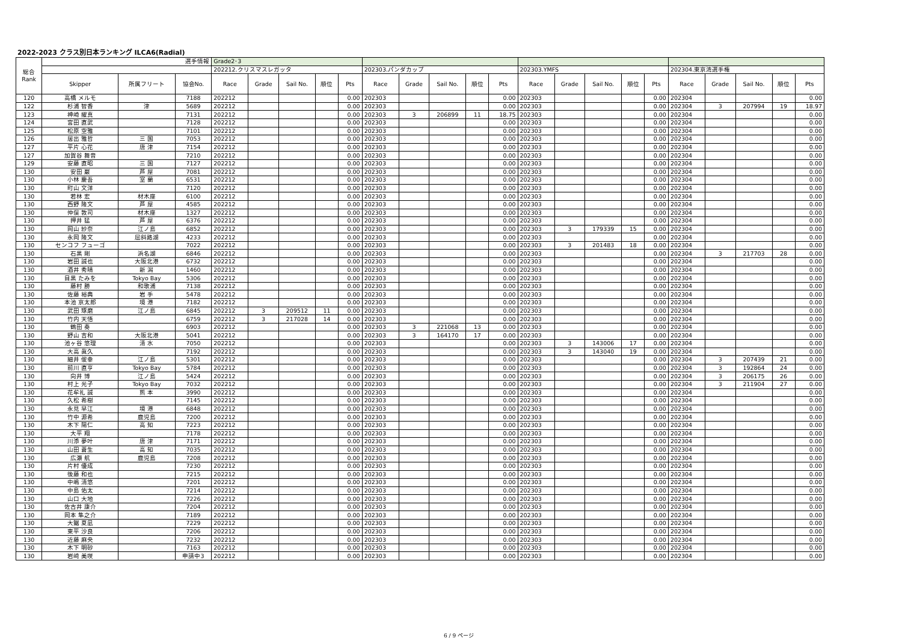2022-2023 クラス別日本ランキング ILCA6(Radial)
| 総合 Rank | 選手情報 | | | Grade2･3 | | | | | | | | | | | | | | | | | | | |
| --- | --- | --- | --- | --- | --- | --- | --- | --- | --- | --- | --- | --- | --- | --- | --- | --- | --- | --- | --- | --- | --- | --- | --- |
| | | | | 202212.クリスマスレガッタ | | | | | 202303.パンダカップ | | | | | 202303.YMFS | | | | | 202304.東京湾選手権 | | | | |
| | Skipper | 所属フリート | 協会No. | Race | Grade | Sail No. | 順位 | Pts | Race | Grade | Sail No. | 順位 | Pts | Race | Grade | Sail No. | 順位 | Pts | Race | Grade | Sail No. | 順位 | Pts |
| 120 | 高橋 メルモ | | 7188 | 202212 | | | | 0.00 | 202303 | | | | 0.00 | 202303 | | | | 0.00 | 202304 | | | | 0.00 |
| 122 | 杉浦 智香 | 津 | 5689 | 202212 | | | | 0.00 | 202303 | | | | 0.00 | 202303 | | | | 0.00 | 202304 | 3 | 207994 | 19 | 18.97 |
| 123 | 神崎 擢真 | | 7131 | 202212 | | | | 0.00 | 202303 | 3 | 206899 | 11 | 18.75 | 202303 | | | | 0.00 | 202304 | | | | 0.00 |
| 124 | 宮田 直武 | | 7128 | 202212 | | | | 0.00 | 202303 | | | | 0.00 | 202303 | | | | 0.00 | 202304 | | | | 0.00 |
| 125 | 松原 空雅 | | 7101 | 202212 | | | | 0.00 | 202303 | | | | 0.00 | 202303 | | | | 0.00 | 202304 | | | | 0.00 |
| 126 | 居出 雅哲 | 三 国 | 7053 | 202212 | | | | 0.00 | 202303 | | | | 0.00 | 202303 | | | | 0.00 | 202304 | | | | 0.00 |
| 127 | 平片 心花 | 唐 津 | 7154 | 202212 | | | | 0.00 | 202303 | | | | 0.00 | 202303 | | | | 0.00 | 202304 | | | | 0.00 |
| 127 | 加賀谷 舞音 | | 7210 | 202212 | | | | 0.00 | 202303 | | | | 0.00 | 202303 | | | | 0.00 | 202304 | | | | 0.00 |
| 129 | 安藤 直昭 | 三 国 | 7127 | 202212 | | | | 0.00 | 202303 | | | | 0.00 | 202303 | | | | 0.00 | 202304 | | | | 0.00 |
| 130 | 安田 巌 | 芦 屋 | 7081 | 202212 | | | | 0.00 | 202303 | | | | 0.00 | 202303 | | | | 0.00 | 202304 | | | | 0.00 |
| 130 | 小林 慶吾 | 室 蘭 | 6531 | 202212 | | | | 0.00 | 202303 | | | | 0.00 | 202303 | | | | 0.00 | 202304 | | | | 0.00 |
| 130 | 町山 文洋 | | 7120 | 202212 | | | | 0.00 | 202303 | | | | 0.00 | 202303 | | | | 0.00 | 202304 | | | | 0.00 |
| 130 | 若林 宏 | 材木座 | 6100 | 202212 | | | | 0.00 | 202303 | | | | 0.00 | 202303 | | | | 0.00 | 202304 | | | | 0.00 |
| 130 | 西野 隆文 | 芦 屋 | 4585 | 202212 | | | | 0.00 | 202303 | | | | 0.00 | 202303 | | | | 0.00 | 202304 | | | | 0.00 |
| 130 | 仲俣 敦司 | 材木座 | 1327 | 202212 | | | | 0.00 | 202303 | | | | 0.00 | 202303 | | | | 0.00 | 202304 | | | | 0.00 |
| 130 | 押井 猛 | 芦 屋 | 6376 | 202212 | | | | 0.00 | 202303 | | | | 0.00 | 202303 | | | | 0.00 | 202304 | | | | 0.00 |
| 130 | 岡山 紗奈 | 江ノ島 | 6852 | 202212 | | | | 0.00 | 202303 | | | | 0.00 | 202303 | 3 | 179339 | 15 | 0.00 | 202304 | | | | 0.00 |
| 130 | 永岡 隆文 | 屈斜路湖 | 4233 | 202212 | | | | 0.00 | 202303 | | | | 0.00 | 202303 | | | | 0.00 | 202304 | | | | 0.00 |
| 130 | センコフ フューゴ | | 7022 | 202212 | | | | 0.00 | 202303 | | | | 0.00 | 202303 | 3 | 201483 | 18 | 0.00 | 202304 | | | | 0.00 |
| 130 | 石黒 剛 | 浜名湖 | 6846 | 202212 | | | | 0.00 | 202303 | | | | 0.00 | 202303 | | | | 0.00 | 202304 | 3 | 217703 | 28 | 0.00 |
| 130 | 岩田 誠也 | 大阪北港 | 6732 | 202212 | | | | 0.00 | 202303 | | | | 0.00 | 202303 | | | | 0.00 | 202304 | | | | 0.00 |
| 130 | 酒井 秀晴 | 新 潟 | 1460 | 202212 | | | | 0.00 | 202303 | | | | 0.00 | 202303 | | | | 0.00 | 202304 | | | | 0.00 |
| 130 | 目黒 たみを | Tokyo Bay | 5306 | 202212 | | | | 0.00 | 202303 | | | | 0.00 | 202303 | | | | 0.00 | 202304 | | | | 0.00 |
| 130 | 藤村 勝 | 和歌浦 | 7138 | 202212 | | | | 0.00 | 202303 | | | | 0.00 | 202303 | | | | 0.00 | 202304 | | | | 0.00 |
| 130 | 佐藤 裕典 | 岩 手 | 5478 | 202212 | | | | 0.00 | 202303 | | | | 0.00 | 202303 | | | | 0.00 | 202304 | | | | 0.00 |
| 130 | 本池 京太郎 | 境 港 | 7182 | 202212 | | | | 0.00 | 202303 | | | | 0.00 | 202303 | | | | 0.00 | 202304 | | | | 0.00 |
| 130 | 武田 琢磨 | 江ノ島 | 6845 | 202212 | 3 | 209512 | 11 | 0.00 | 202303 | | | | 0.00 | 202303 | | | | 0.00 | 202304 | | | | 0.00 |
| 130 | 竹内 天悟 | | 6759 | 202212 | 3 | 217028 | 14 | 0.00 | 202303 | | | | 0.00 | 202303 | | | | 0.00 | 202304 | | | | 0.00 |
| 130 | 鶴田 奏 | | 6903 | 202212 | | | | 0.00 | 202303 | 3 | 221068 | 13 | 0.00 | 202303 | | | | 0.00 | 202304 | | | | 0.00 |
| 130 | 野山 吉和 | 大阪北港 | 5041 | 202212 | | | | 0.00 | 202303 | 3 | 164170 | 17 | 0.00 | 202303 | | | | 0.00 | 202304 | | | | 0.00 |
| 130 | 池ヶ谷 悠理 | 清 水 | 7050 | 202212 | | | | 0.00 | 202303 | | | | 0.00 | 202303 | 3 | 143006 | 17 | 0.00 | 202304 | | | | 0.00 |
| 130 | 大高 眞久 | | 7192 | 202212 | | | | 0.00 | 202303 | | | | 0.00 | 202303 | 3 | 143040 | 19 | 0.00 | 202304 | | | | 0.00 |
| 130 | 細井 俊幸 | 江ノ島 | 5301 | 202212 | | | | 0.00 | 202303 | | | | 0.00 | 202303 | | | | 0.00 | 202304 | 3 | 207439 | 21 | 0.00 |
| 130 | 前川 直亨 | Tokyo Bay | 5784 | 202212 | | | | 0.00 | 202303 | | | | 0.00 | 202303 | | | | 0.00 | 202304 | 3 | 192864 | 24 | 0.00 |
| 130 | 向井 博 | 江ノ島 | 5424 | 202212 | | | | 0.00 | 202303 | | | | 0.00 | 202303 | | | | 0.00 | 202304 | 3 | 206175 | 26 | 0.00 |
| 130 | 村上 光子 | Tokyo Bay | 7032 | 202212 | | | | 0.00 | 202303 | | | | 0.00 | 202303 | | | | 0.00 | 202304 | 3 | 211904 | 27 | 0.00 |
| 130 | 花牟礼 誠 | 熊 本 | 3990 | 202212 | | | | 0.00 | 202303 | | | | 0.00 | 202303 | | | | 0.00 | 202304 | | | | 0.00 |
| 130 | 久松 希樹 | | 7145 | 202212 | | | | 0.00 | 202303 | | | | 0.00 | 202303 | | | | 0.00 | 202304 | | | | 0.00 |
| 130 | 永見 早江 | 境 港 | 6848 | 202212 | | | | 0.00 | 202303 | | | | 0.00 | 202303 | | | | 0.00 | 202304 | | | | 0.00 |
| 130 | 竹中 源希 | 鹿児島 | 7200 | 202212 | | | | 0.00 | 202303 | | | | 0.00 | 202303 | | | | 0.00 | 202304 | | | | 0.00 |
| 130 | 木下 陽仁 | 高 知 | 7223 | 202212 | | | | 0.00 | 202303 | | | | 0.00 | 202303 | | | | 0.00 | 202304 | | | | 0.00 |
| 130 | 大平 翔 | | 7178 | 202212 | | | | 0.00 | 202303 | | | | 0.00 | 202303 | | | | 0.00 | 202304 | | | | 0.00 |
| 130 | 川添 夢叶 | 唐 津 | 7171 | 202212 | | | | 0.00 | 202303 | | | | 0.00 | 202303 | | | | 0.00 | 202304 | | | | 0.00 |
| 130 | 山田 蒼生 | 高 知 | 7035 | 202212 | | | | 0.00 | 202303 | | | | 0.00 | 202303 | | | | 0.00 | 202304 | | | | 0.00 |
| 130 | 広瀬 航 | 鹿児島 | 7208 | 202212 | | | | 0.00 | 202303 | | | | 0.00 | 202303 | | | | 0.00 | 202304 | | | | 0.00 |
| 130 | 片村 優成 | | 7230 | 202212 | | | | 0.00 | 202303 | | | | 0.00 | 202303 | | | | 0.00 | 202304 | | | | 0.00 |
| 130 | 後藤 和也 | | 7215 | 202212 | | | | 0.00 | 202303 | | | | 0.00 | 202303 | | | | 0.00 | 202304 | | | | 0.00 |
| 130 | 中嶋 清悠 | | 7201 | 202212 | | | | 0.00 | 202303 | | | | 0.00 | 202303 | | | | 0.00 | 202304 | | | | 0.00 |
| 130 | 中島 佑太 | | 7214 | 202212 | | | | 0.00 | 202303 | | | | 0.00 | 202303 | | | | 0.00 | 202304 | | | | 0.00 |
| 130 | 山口 大地 | | 7226 | 202212 | | | | 0.00 | 202303 | | | | 0.00 | 202303 | | | | 0.00 | 202304 | | | | 0.00 |
| 130 | 佐古井 康介 | | 7204 | 202212 | | | | 0.00 | 202303 | | | | 0.00 | 202303 | | | | 0.00 | 202304 | | | | 0.00 |
| 130 | 岡本 隼之介 | | 7189 | 202212 | | | | 0.00 | 202303 | | | | 0.00 | 202303 | | | | 0.00 | 202304 | | | | 0.00 |
| 130 | 大鋸 夏凪 | | 7229 | 202212 | | | | 0.00 | 202303 | | | | 0.00 | 202303 | | | | 0.00 | 202304 | | | | 0.00 |
| 130 | 東平 沙良 | | 7206 | 202212 | | | | 0.00 | 202303 | | | | 0.00 | 202303 | | | | 0.00 | 202304 | | | | 0.00 |
| 130 | 近藤 麻央 | | 7232 | 202212 | | | | 0.00 | 202303 | | | | 0.00 | 202303 | | | | 0.00 | 202304 | | | | 0.00 |
| 130 | 木下 明砂 | | 7163 | 202212 | | | | 0.00 | 202303 | | | | 0.00 | 202303 | | | | 0.00 | 202304 | | | | 0.00 |
| 130 | 岩﨑 美咲 | | 申請中3 | 202212 | | | | 0.00 | 202303 | | | | 0.00 | 202303 | | | | 0.00 | 202304 | | | | 0.00 |
6 / 9 ページ